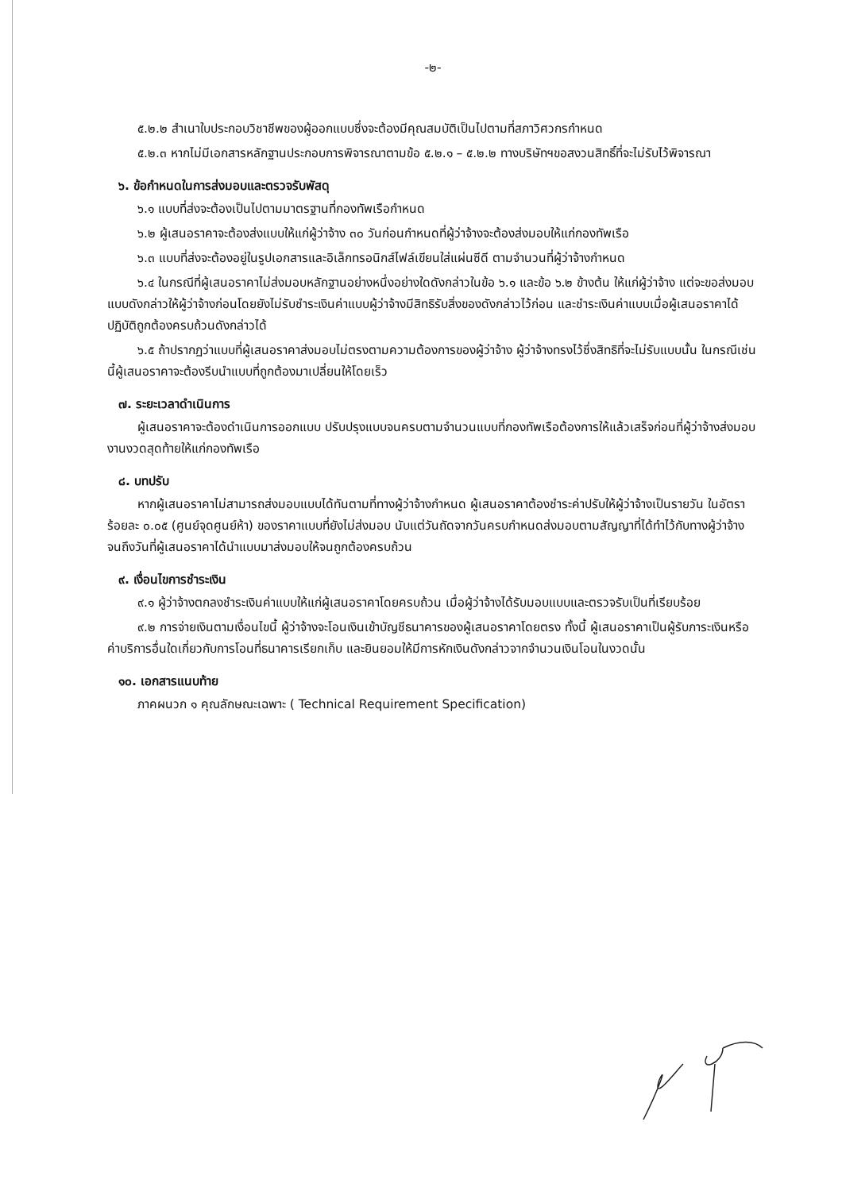-๒-
๕.๒.๒ สำเนาใบประกอบวิชาชีพของผู้ออกแบบซึ่งจะต้องมีคุณสมบัติเป็นไปตามที่สภาวิศวกรกำหนด
๕.๒.๓ หากไม่มีเอกสารหลักฐานประกอบการพิจารณาตามข้อ ๕.๒.๑ – ๕.๒.๒ ทางบริษัทฯขอสงวนสิทธิ์ที่จะไม่รับไว้พิจารณา
๖. ข้อกำหนดในการส่งมอบและตรวจรับพัสดุ
๖.๑ แบบที่ส่งจะต้องเป็นไปตามมาตรฐานที่กองทัพเรือกำหนด
๖.๒ ผู้เสนอราคาจะต้องส่งแบบให้แก่ผู้ว่าจ้าง ๓๐ วันก่อนกำหนดที่ผู้ว่าจ้างจะต้องส่งมอบให้แก่กองทัพเรือ
๖.๓ แบบที่ส่งจะต้องอยู่ในรูปเอกสารและอิเล็กทรอนิกส์ไฟล์เขียนใส่แผ่นซีดี ตามจำนวนที่ผู้ว่าจ้างกำหนด
๖.๔ ในกรณีที่ผู้เสนอราคาไม่ส่งมอบหลักฐานอย่างหนึ่งอย่างใดดังกล่าวในข้อ ๖.๑ และข้อ ๖.๒ ข้างต้น ให้แก่ผู้ว่าจ้าง แต่จะขอส่งมอบแบบดังกล่าวให้ผู้ว่าจ้างก่อนโดยยังไม่รับชำระเงินค่าแบบผู้ว่าจ้างมีสิทธิรับสิ่งของดังกล่าวไว้ก่อน และชำระเงินค่าแบบเมื่อผู้เสนอราคาได้ปฏิบัติถูกต้องครบถ้วนดังกล่าวได้
๖.๕ ถ้าปรากฏว่าแบบที่ผู้เสนอราคาส่งมอบไม่ตรงตามความต้องการของผู้ว่าจ้าง ผู้ว่าจ้างทรงไว้ซึ่งสิทธิที่จะไม่รับแบบนั้น ในกรณีเช่นนี้ผู้เสนอราคาจะต้องรีบนำแบบที่ถูกต้องมาเปลี่ยนให้โดยเร็ว
๗. ระยะเวลาดำเนินการ
ผู้เสนอราคาจะต้องดำเนินการออกแบบ ปรับปรุงแบบจนครบตามจำนวนแบบที่กองทัพเรือต้องการให้แล้วเสร็จก่อนที่ผู้ว่าจ้างส่งมอบงานงวดสุดท้ายให้แก่กองทัพเรือ
๘. บทปรับ
หากผู้เสนอราคาไม่สามารถส่งมอบแบบได้ทันตามที่ทางผู้ว่าจ้างกำหนด ผู้เสนอราคาต้องชำระค่าปรับให้ผู้ว่าจ้างเป็นรายวัน ในอัตราร้อยละ ๐.๐๕ (ศูนย์จุดศูนย์ห้า) ของราคาแบบที่ยังไม่ส่งมอบ นับแต่วันถัดจากวันครบกำหนดส่งมอบตามสัญญาที่ได้ทำไว้กับทางผู้ว่าจ้าง จนถึงวันที่ผู้เสนอราคาได้นำแบบมาส่งมอบให้จนถูกต้องครบถ้วน
๙. เงื่อนไขการชำระเงิน
๙.๑ ผู้ว่าจ้างตกลงชำระเงินค่าแบบให้แก่ผู้เสนอราคาโดยครบถ้วน เมื่อผู้ว่าจ้างได้รับมอบแบบและตรวจรับเป็นที่เรียบร้อย
๙.๒ การจ่ายเงินตามเงื่อนไขนี้ ผู้ว่าจ้างจะโอนเงินเข้าบัญชีธนาคารของผู้เสนอราคาโดยตรง ทั้งนี้ ผู้เสนอราคาเป็นผู้รับภาระเงินหรือค่าบริการอื่นใดเกี่ยวกับการโอนที่ธนาคารเรียกเก็บ และยินยอมให้มีการหักเงินดังกล่าวจากจำนวนเงินโอนในงวดนั้น
๑๐. เอกสารแนบท้าย
ภาคผนวก ๑ คุณลักษณะเฉพาะ ( Technical Requirement Specification)